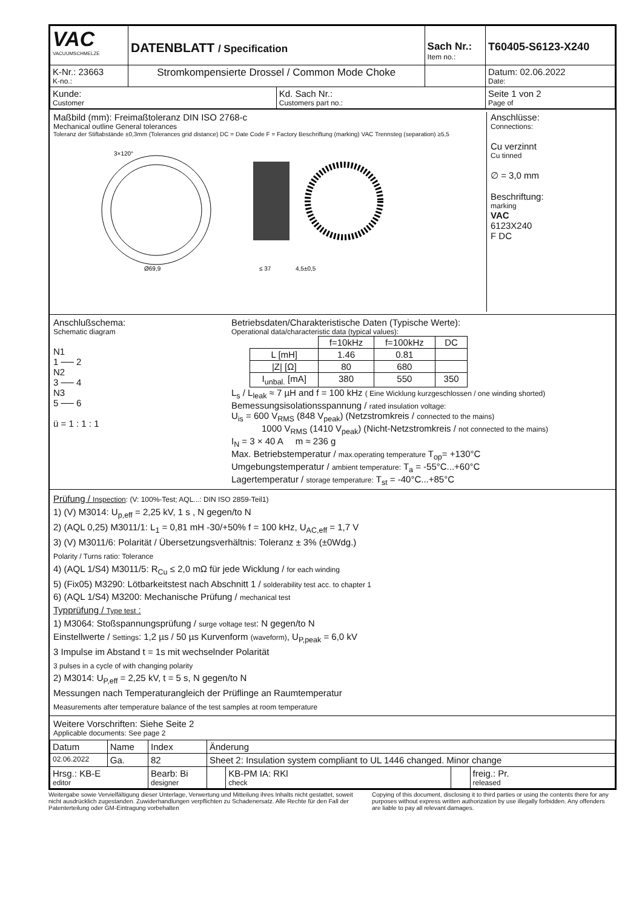| VAC VACUUMSCHMELZE | DATENBLATT / Specification | | Sach Nr.: Item no.: | T60405-S6123-X240 |
| K-Nr.: 23663 K-no.: | Stromkompensierte Drossel / Common Mode Choke | | | Datum: 02.06.2022 Date: |
| Kunde: Customer | | Kd. Sach Nr.: Customers part no.: | | Seite 1 von 2 Page of |
Maßbild (mm): Freimaßtoleranz DIN ISO 2768-c
Mechanical outline General tolerances
Toleranz der Stiftabstände ±0,3mm (Tolerances grid distance) DC = Date Code F = Factory Beschriftung (marking) VAC Trennsteg (separation) ≥5,5
3×120°
Ø69,9
≤ 37
4,5±0,5
Anschlüsse:
Connections:
Cu verzinnt
Cu tinned
∅ = 3,0 mm
Beschriftung:
marking
VAC
6123X240
F DC
Anschlußschema:
Schematic diagram
N1
1 ── 2
N2
3 ── 4
N3
5 ── 6
ü = 1 : 1 : 1
Betriebsdaten/Charakteristische Daten (Typische Werte):
Operational data/characteristic data (typical values):
| | f=10kHz | f=100kHz | DC |
| L [mH] | 1.46 | 0.81 | |
| /Z/ [Ω] | 80 | 680 | |
| I<sub>unbal.</sub> [mA] | 380 | 550 | 350 |
L<sub>s</sub> / L<sub>leak</sub> ≈ 7 µH and f = 100 kHz ( Eine Wicklung kurzgeschlossen / one winding shorted)
Bemessungsisolationsspannung / rated insulation voltage:
U<sub>is</sub> = 600 V<sub>RMS</sub> (848 V<sub>peak</sub>) (Netzstromkreis / connected to the mains)
1000 V<sub>RMS</sub> (1410 V<sub>peak</sub>) (Nicht-Netzstromkreis / not connected to the mains)
I<sub>N</sub> = 3 × 40 A m ≈ 236 g
Max. Betriebstemperatur / max.operating temperature T<sub>op</sub>= +130°C
Umgebungstemperatur / ambient temperature: T<sub>a</sub> = -55°C...+60°C
Lagertemperatur / storage temperature: T<sub>st</sub> = -40°C...+85°C
Prüfung / Inspection: (V: 100%-Test; AQL...: DIN ISO 2859-Teil1)
1) (V) M3014: U<sub>p,eff</sub> = 2,25 kV, 1 s , N gegen/to N
2) (AQL 0,25) M3011/1: L<sub>1</sub> = 0,81 mH -30/+50% f = 100 kHz, U<sub>AC,eff</sub> = 1,7 V
3) (V) M3011/6: Polarität / Übersetzungsverhältnis: Toleranz ± 3% (±0Wdg.)
Polarity / Turns ratio: Tolerance
4) (AQL 1/S4) M3011/5: R<sub>Cu</sub> ≤ 2,0 mΩ für jede Wicklung / for each winding
5) (Fix05) M3290: Lötbarkeitstest nach Abschnitt 1 / solderability test acc. to chapter 1
6) (AQL 1/S4) M3200: Mechanische Prüfung / mechanical test
Typprüfung / Type test :
1) M3064: Stoßspannungsprüfung / surge voltage test: N gegen/to N
Einstellwerte / Settings: 1,2 µs / 50 µs Kurvenform (waveform), U<sub>P,peak</sub> = 6,0 kV
3 Impulse im Abstand t = 1s mit wechselnder Polarität
3 pulses in a cycle of with changing polarity
2) M3014: U<sub>P,eff</sub> = 2,25 kV, t = 5 s, N gegen/to N
Messungen nach Temperaturangleich der Prüflinge an Raumtemperatur
Measurements after temperature balance of the test samples at room temperature
Weitere Vorschriften: Siehe Seite 2
Applicable documents: See page 2
| Datum | Name | Index | Änderung | | | |
| 02.06.2022 | Ga. | 82 | Sheet 2: Insulation system compliant to UL 1446 changed. Minor change | | | |
| Hrsg.: KB-E editor | | Bearb: Bi designer | | KB-PM IA: RKl check | | freig.: Pr. released |
Weitergabe sowie Vervielfältigung dieser Unterlage, Verwertung und Mitteilung ihres Inhalts nicht gestattet, soweit nicht ausdrücklich zugestanden. Zuwiderhandlungen verpflichten zu Schadenersatz. Alle Rechte für den Fall der Patenterteilung oder GM-Eintragung vorbehalten
Copying of this document, disclosing it to third parties or using the contents there for any purposes without express written authorization by use illegally forbidden. Any offenders are liable to pay all relevant damages.